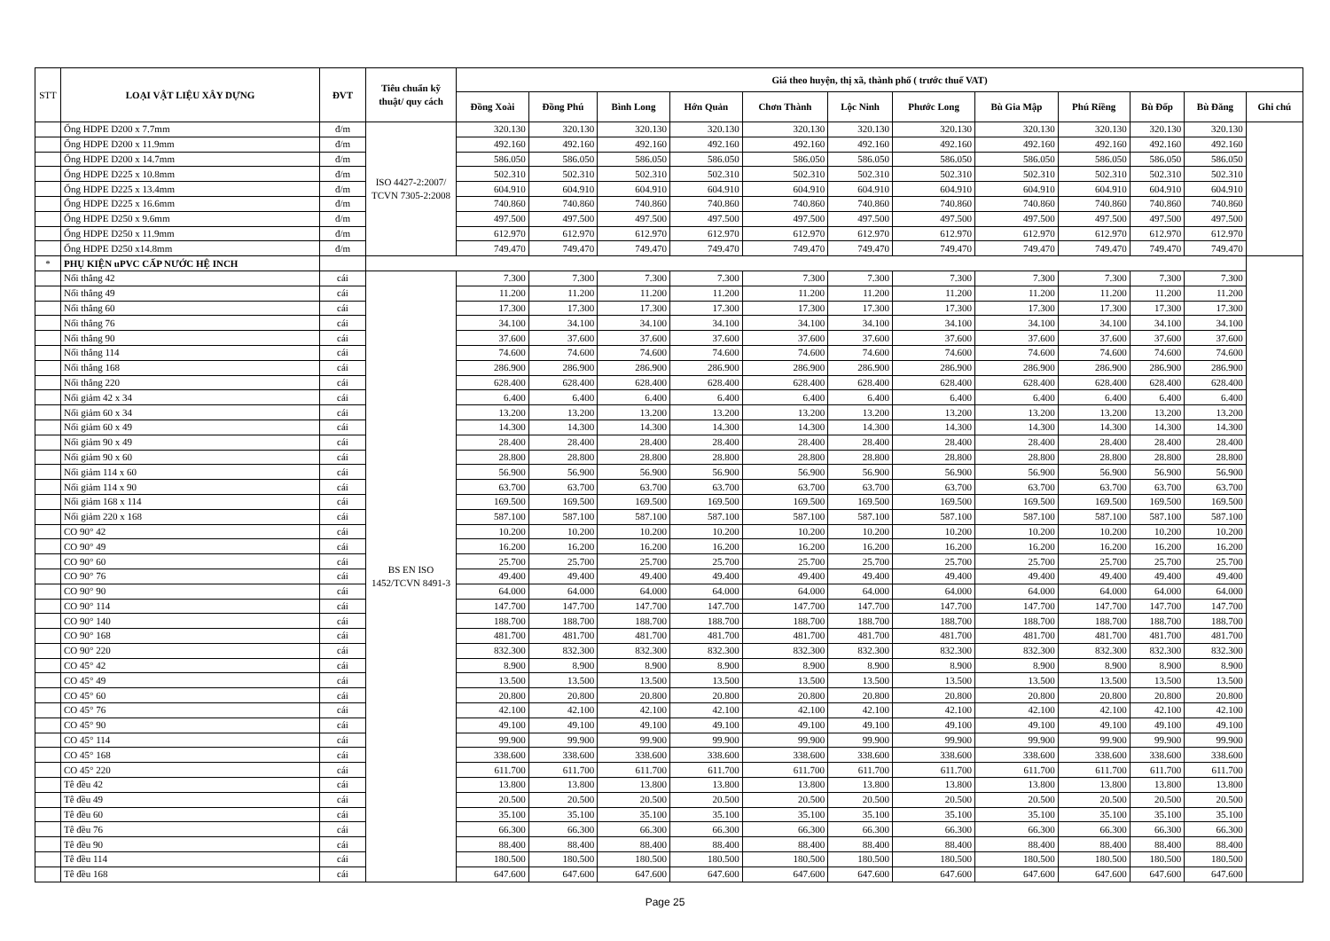| STT | LOẠI VẬT LIỆU XÂY DỰNG | ĐVT | Tiêu chuẩn kỹ thuật/ quy cách | Giá theo huyện, thị xã, thành phố ( trước thuế VAT) | | | | | | | | | | | |
| --- | --- | --- | --- | --- | --- | --- | --- | --- | --- | --- | --- | --- | --- | --- | --- |
| | | | | Đồng Xoài | Đồng Phú | Bình Long | Hớn Quản | Chơn Thành | Lộc Ninh | Phước Long | Bù Gia Mập | Phú Riềng | Bù Đốp | Bù Đăng | Ghi chú |
| | Ống HDPE D200 x 7.7mm | đ/m | ISO 4427-2:2007/ TCVN 7305-2:2008 | 320.130 | 320.130 | 320.130 | 320.130 | 320.130 | 320.130 | 320.130 | 320.130 | 320.130 | 320.130 | 320.130 | |
| | Ống HDPE D200 x 11.9mm | đ/m | | 492.160 | 492.160 | 492.160 | 492.160 | 492.160 | 492.160 | 492.160 | 492.160 | 492.160 | 492.160 | 492.160 | |
| | Ống HDPE D200 x 14.7mm | đ/m | | 586.050 | 586.050 | 586.050 | 586.050 | 586.050 | 586.050 | 586.050 | 586.050 | 586.050 | 586.050 | 586.050 | |
| | Ống HDPE D225 x 10.8mm | đ/m | | 502.310 | 502.310 | 502.310 | 502.310 | 502.310 | 502.310 | 502.310 | 502.310 | 502.310 | 502.310 | 502.310 | |
| | Ống HDPE D225 x 13.4mm | đ/m | | 604.910 | 604.910 | 604.910 | 604.910 | 604.910 | 604.910 | 604.910 | 604.910 | 604.910 | 604.910 | 604.910 | |
| | Ống HDPE D225 x 16.6mm | đ/m | | 740.860 | 740.860 | 740.860 | 740.860 | 740.860 | 740.860 | 740.860 | 740.860 | 740.860 | 740.860 | 740.860 | |
| | Ống HDPE D250 x 9.6mm | đ/m | | 497.500 | 497.500 | 497.500 | 497.500 | 497.500 | 497.500 | 497.500 | 497.500 | 497.500 | 497.500 | 497.500 | |
| | Ống HDPE D250 x 11.9mm | đ/m | | 612.970 | 612.970 | 612.970 | 612.970 | 612.970 | 612.970 | 612.970 | 612.970 | 612.970 | 612.970 | 612.970 | |
| | Ống HDPE D250 x14.8mm | đ/m | | 749.470 | 749.470 | 749.470 | 749.470 | 749.470 | 749.470 | 749.470 | 749.470 | 749.470 | 749.470 | 749.470 | |
| * | PHỤ KIỆN uPVC CẤP NƯỚC HỆ INCH | | | | | | | | | | | | | | |
| | Nối thẳng 42 | cái | BS EN ISO 1452/TCVN 8491-3 | 7.300 | 7.300 | 7.300 | 7.300 | 7.300 | 7.300 | 7.300 | 7.300 | 7.300 | 7.300 | 7.300 | |
| | Nối thẳng 49 | cái | | 11.200 | 11.200 | 11.200 | 11.200 | 11.200 | 11.200 | 11.200 | 11.200 | 11.200 | 11.200 | 11.200 | |
| | Nối thẳng 60 | cái | | 17.300 | 17.300 | 17.300 | 17.300 | 17.300 | 17.300 | 17.300 | 17.300 | 17.300 | 17.300 | 17.300 | |
| | Nối thẳng 76 | cái | | 34.100 | 34.100 | 34.100 | 34.100 | 34.100 | 34.100 | 34.100 | 34.100 | 34.100 | 34.100 | 34.100 | |
| | Nối thẳng 90 | cái | | 37.600 | 37.600 | 37.600 | 37.600 | 37.600 | 37.600 | 37.600 | 37.600 | 37.600 | 37.600 | 37.600 | |
| | Nối thẳng 114 | cái | | 74.600 | 74.600 | 74.600 | 74.600 | 74.600 | 74.600 | 74.600 | 74.600 | 74.600 | 74.600 | 74.600 | |
| | Nối thẳng 168 | cái | | 286.900 | 286.900 | 286.900 | 286.900 | 286.900 | 286.900 | 286.900 | 286.900 | 286.900 | 286.900 | 286.900 | |
| | Nối thẳng 220 | cái | | 628.400 | 628.400 | 628.400 | 628.400 | 628.400 | 628.400 | 628.400 | 628.400 | 628.400 | 628.400 | 628.400 | |
| | Nối giảm 42 x 34 | cái | | 6.400 | 6.400 | 6.400 | 6.400 | 6.400 | 6.400 | 6.400 | 6.400 | 6.400 | 6.400 | 6.400 | |
| | Nối giảm 60 x 34 | cái | | 13.200 | 13.200 | 13.200 | 13.200 | 13.200 | 13.200 | 13.200 | 13.200 | 13.200 | 13.200 | 13.200 | |
| | Nối giảm 60 x 49 | cái | | 14.300 | 14.300 | 14.300 | 14.300 | 14.300 | 14.300 | 14.300 | 14.300 | 14.300 | 14.300 | 14.300 | |
| | Nối giảm 90 x 49 | cái | | 28.400 | 28.400 | 28.400 | 28.400 | 28.400 | 28.400 | 28.400 | 28.400 | 28.400 | 28.400 | 28.400 | |
| | Nối giảm 90 x 60 | cái | | 28.800 | 28.800 | 28.800 | 28.800 | 28.800 | 28.800 | 28.800 | 28.800 | 28.800 | 28.800 | 28.800 | |
| | Nối giảm 114 x 60 | cái | | 56.900 | 56.900 | 56.900 | 56.900 | 56.900 | 56.900 | 56.900 | 56.900 | 56.900 | 56.900 | 56.900 | |
| | Nối giảm 114 x 90 | cái | | 63.700 | 63.700 | 63.700 | 63.700 | 63.700 | 63.700 | 63.700 | 63.700 | 63.700 | 63.700 | 63.700 | |
| | Nối giảm 168 x 114 | cái | | 169.500 | 169.500 | 169.500 | 169.500 | 169.500 | 169.500 | 169.500 | 169.500 | 169.500 | 169.500 | 169.500 | |
| | Nối giảm 220 x 168 | cái | | 587.100 | 587.100 | 587.100 | 587.100 | 587.100 | 587.100 | 587.100 | 587.100 | 587.100 | 587.100 | 587.100 | |
| | CO 90° 42 | cái | | 10.200 | 10.200 | 10.200 | 10.200 | 10.200 | 10.200 | 10.200 | 10.200 | 10.200 | 10.200 | 10.200 | |
| | CO 90° 49 | cái | | 16.200 | 16.200 | 16.200 | 16.200 | 16.200 | 16.200 | 16.200 | 16.200 | 16.200 | 16.200 | 16.200 | |
| | CO 90° 60 | cái | | 25.700 | 25.700 | 25.700 | 25.700 | 25.700 | 25.700 | 25.700 | 25.700 | 25.700 | 25.700 | 25.700 | |
| | CO 90° 76 | cái | | 49.400 | 49.400 | 49.400 | 49.400 | 49.400 | 49.400 | 49.400 | 49.400 | 49.400 | 49.400 | 49.400 | |
| | CO 90° 90 | cái | | 64.000 | 64.000 | 64.000 | 64.000 | 64.000 | 64.000 | 64.000 | 64.000 | 64.000 | 64.000 | 64.000 | |
| | CO 90° 114 | cái | | 147.700 | 147.700 | 147.700 | 147.700 | 147.700 | 147.700 | 147.700 | 147.700 | 147.700 | 147.700 | 147.700 | |
| | CO 90° 140 | cái | | 188.700 | 188.700 | 188.700 | 188.700 | 188.700 | 188.700 | 188.700 | 188.700 | 188.700 | 188.700 | 188.700 | |
| | CO 90° 168 | cái | | 481.700 | 481.700 | 481.700 | 481.700 | 481.700 | 481.700 | 481.700 | 481.700 | 481.700 | 481.700 | 481.700 | |
| | CO 90° 220 | cái | | 832.300 | 832.300 | 832.300 | 832.300 | 832.300 | 832.300 | 832.300 | 832.300 | 832.300 | 832.300 | 832.300 | |
| | CO 45° 42 | cái | | 8.900 | 8.900 | 8.900 | 8.900 | 8.900 | 8.900 | 8.900 | 8.900 | 8.900 | 8.900 | 8.900 | |
| | CO 45° 49 | cái | | 13.500 | 13.500 | 13.500 | 13.500 | 13.500 | 13.500 | 13.500 | 13.500 | 13.500 | 13.500 | 13.500 | |
| | CO 45° 60 | cái | | 20.800 | 20.800 | 20.800 | 20.800 | 20.800 | 20.800 | 20.800 | 20.800 | 20.800 | 20.800 | 20.800 | |
| | CO 45° 76 | cái | | 42.100 | 42.100 | 42.100 | 42.100 | 42.100 | 42.100 | 42.100 | 42.100 | 42.100 | 42.100 | 42.100 | |
| | CO 45° 90 | cái | | 49.100 | 49.100 | 49.100 | 49.100 | 49.100 | 49.100 | 49.100 | 49.100 | 49.100 | 49.100 | 49.100 | |
| | CO 45° 114 | cái | | 99.900 | 99.900 | 99.900 | 99.900 | 99.900 | 99.900 | 99.900 | 99.900 | 99.900 | 99.900 | 99.900 | |
| | CO 45° 168 | cái | | 338.600 | 338.600 | 338.600 | 338.600 | 338.600 | 338.600 | 338.600 | 338.600 | 338.600 | 338.600 | 338.600 | |
| | CO 45° 220 | cái | | 611.700 | 611.700 | 611.700 | 611.700 | 611.700 | 611.700 | 611.700 | 611.700 | 611.700 | 611.700 | 611.700 | |
| | Tê đều 42 | cái | | 13.800 | 13.800 | 13.800 | 13.800 | 13.800 | 13.800 | 13.800 | 13.800 | 13.800 | 13.800 | 13.800 | |
| | Tê đều 49 | cái | | 20.500 | 20.500 | 20.500 | 20.500 | 20.500 | 20.500 | 20.500 | 20.500 | 20.500 | 20.500 | 20.500 | |
| | Tê đều 60 | cái | | 35.100 | 35.100 | 35.100 | 35.100 | 35.100 | 35.100 | 35.100 | 35.100 | 35.100 | 35.100 | 35.100 | |
| | Tê đều 76 | cái | | 66.300 | 66.300 | 66.300 | 66.300 | 66.300 | 66.300 | 66.300 | 66.300 | 66.300 | 66.300 | 66.300 | |
| | Tê đều 90 | cái | | 88.400 | 88.400 | 88.400 | 88.400 | 88.400 | 88.400 | 88.400 | 88.400 | 88.400 | 88.400 | 88.400 | |
| | Tê đều 114 | cái | | 180.500 | 180.500 | 180.500 | 180.500 | 180.500 | 180.500 | 180.500 | 180.500 | 180.500 | 180.500 | 180.500 | |
| | Tê đều 168 | cái | | 647.600 | 647.600 | 647.600 | 647.600 | 647.600 | 647.600 | 647.600 | 647.600 | 647.600 | 647.600 | 647.600 | |
Page 25